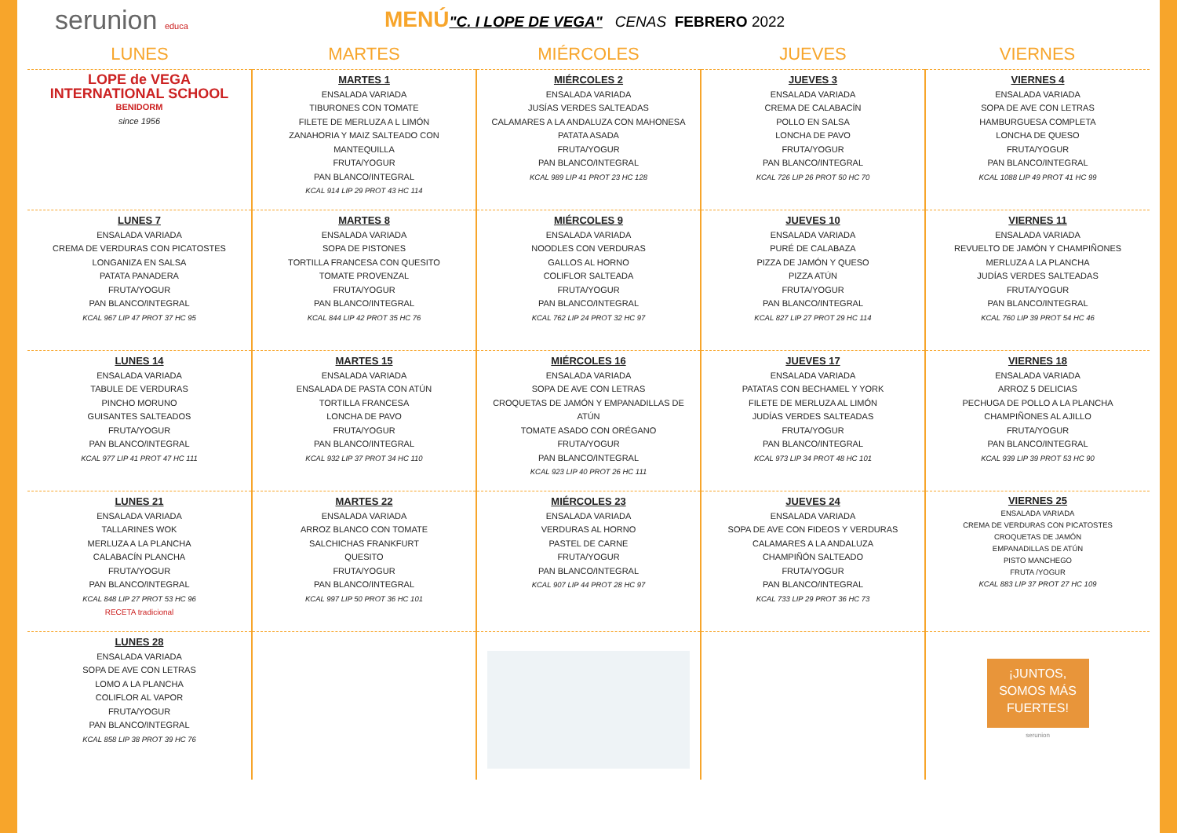serunion educa
MENÚ"C. I LOPE DE VEGA" CENAS FEBRERO 2022
| LUNES | MARTES | MIÉRCOLES | JUEVES | VIERNES |
| --- | --- | --- | --- | --- |
| LOPE de VEGA INTERNATIONAL SCHOOL BENIDORM since 1956 | MARTES 1 ENSALADA VARIADA TIBURONES CON TOMATE FILETE DE MERLUZA A L LIMÓN ZANAHORIA Y MAIZ SALTEADO CON MANTEQUILLA FRUTA/YOGUR PAN BLANCO/INTEGRAL KCAL 914 LIP 29 PROT 43 HC 114 | MIÉRCOLES 2 ENSALADA VARIADA JUSÍAS VERDES SALTEADAS CALAMARES A LA ANDALUZA CON MAHONESA PATATA ASADA FRUTA/YOGUR PAN BLANCO/INTEGRAL KCAL 989 LIP 41 PROT 23 HC 128 | JUEVES 3 ENSALADA VARIADA CREMA DE CALABACÍN POLLO EN SALSA LONCHA DE PAVO FRUTA/YOGUR PAN BLANCO/INTEGRAL KCAL 726 LIP 26 PROT 50 HC 70 | VIERNES 4 ENSALADA VARIADA SOPA DE AVE CON LETRAS HAMBURGUESA COMPLETA LONCHA DE QUESO FRUTA/YOGUR PAN BLANCO/INTEGRAL KCAL 1088 LIP 49 PROT 41 HC 99 |
| LUNES 7 ENSALADA VARIADA CREMA DE VERDURAS CON PICATOSTES LONGANIZA EN SALSA PATATA PANADERA FRUTA/YOGUR PAN BLANCO/INTEGRAL KCAL 967 LIP 47 PROT 37 HC 95 | MARTES 8 ENSALADA VARIADA SOPA DE PISTONES TORTILLA FRANCESA CON QUESITO TOMATE PROVENZAL FRUTA/YOGUR PAN BLANCO/INTEGRAL KCAL 844 LIP 42 PROT 35 HC 76 | MIÉRCOLES 9 ENSALADA VARIADA NOODLES CON VERDURAS GALLOS AL HORNO COLIFLOR SALTEADA FRUTA/YOGUR PAN BLANCO/INTEGRAL KCAL 762 LIP 24 PROT 32 HC 97 | JUEVES 10 ENSALADA VARIADA PURÉ DE CALABAZA PIZZA DE JAMÓN Y QUESO PIZZA ATÚN FRUTA/YOGUR PAN BLANCO/INTEGRAL KCAL 827 LIP 27 PROT 29 HC 114 | VIERNES 11 ENSALADA VARIADA REVUELTO DE JAMÓN Y CHAMPIÑONES MERLUZA A LA PLANCHA JUDÍAS VERDES SALTEADAS FRUTA/YOGUR PAN BLANCO/INTEGRAL KCAL 760 LIP 39 PROT 54 HC 46 |
| LUNES 14 ENSALADA VARIADA TABULE DE VERDURAS PINCHO MORUNO GUISANTES SALTEADOS FRUTA/YOGUR PAN BLANCO/INTEGRAL KCAL 977 LIP 41 PROT 47 HC 111 | MARTES 15 ENSALADA VARIADA ENSALADA DE PASTA CON ATÚN TORTILLA FRANCESA LONCHA DE PAVO FRUTA/YOGUR PAN BLANCO/INTEGRAL KCAL 932 LIP 37 PROT 34 HC 110 | MIÉRCOLES 16 ENSALADA VARIADA SOPA DE AVE CON LETRAS CROQUETAS DE JAMÓN Y EMPANADILLAS DE ATÚN TOMATE ASADO CON ORÉGANO FRUTA/YOGUR PAN BLANCO/INTEGRAL KCAL 923 LIP 40 PROT 26 HC 111 | JUEVES 17 ENSALADA VARIADA PATATAS CON BECHAMEL Y YORK FILETE DE MERLUZA AL LIMÓN JUDÍAS VERDES SALTEADAS FRUTA/YOGUR PAN BLANCO/INTEGRAL KCAL 973 LIP 34 PROT 48 HC 101 | VIERNES 18 ENSALADA VARIADA ARROZ 5 DELICIAS PECHUGA DE POLLO A LA PLANCHA CHAMPIÑONES AL AJILLO FRUTA/YOGUR PAN BLANCO/INTEGRAL KCAL 939 LIP 39 PROT 53 HC 90 |
| LUNES 21 ENSALADA VARIADA TALLARINES WOK MERLUZA A LA PLANCHA CALABACÍN PLANCHA FRUTA/YOGUR PAN BLANCO/INTEGRAL KCAL 848 LIP 27 PROT 53 HC 96 RECETA tradicional | MARTES 22 ENSALADA VARIADA ARROZ BLANCO CON TOMATE SALCHICHAS FRANKFURT QUESITO FRUTA/YOGUR PAN BLANCO/INTEGRAL KCAL 997 LIP 50 PROT 36 HC 101 | MIÉRCOLES 23 ENSALADA VARIADA VERDURAS AL HORNO PASTEL DE CARNE FRUTA/YOGUR PAN BLANCO/INTEGRAL KCAL 907 LIP 44 PROT 28 HC 97 | JUEVES 24 ENSALADA VARIADA SOPA DE AVE CON FIDEOS Y VERDURAS CALAMARES A LA ANDALUZA CHAMPIÑÓN SALTEADO FRUTA/YOGUR PAN BLANCO/INTEGRAL KCAL 733 LIP 29 PROT 36 HC 73 | VIERNES 25 ENSALADA VARIADA CREMA DE VERDURAS CON PICATOSTES CROQUETAS DE JAMÓN EMPANADILLAS DE ATÚN PISTO MANCHEGO FRUTA /YOGUR KCAL 883 LIP 37 PROT 27 HC 109 |
| LUNES 28 ENSALADA VARIADA SOPA DE AVE CON LETRAS LOMO A LA PLANCHA COLIFLOR AL VAPOR FRUTA/YOGUR PAN BLANCO/INTEGRAL KCAL 858 LIP 38 PROT 39 HC 76 | | | | ¡JUNTOS, SOMOS MÁS FUERTES! serunion |